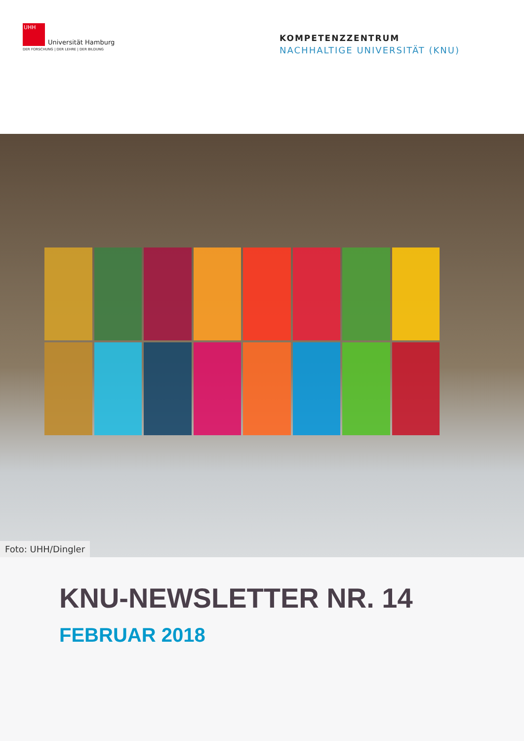UHH
Universität Hamburg
DER FORSCHUNG | DER LEHRE | DER BILDUNG
KOMPETENZZENTRUM
NACHHALTIGE UNIVERSITÄT (KNU)
Foto: UHH/Dingler
KNU-NEWSLETTER NR. 14
FEBRUAR 2018